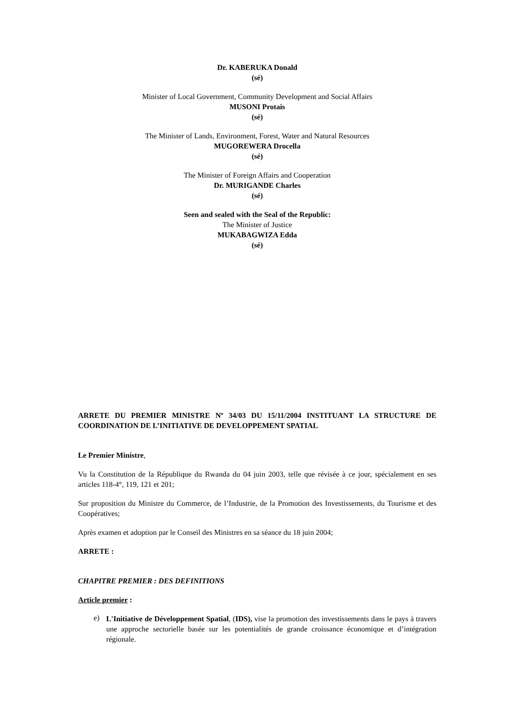Dr. KABERUKA Donald
(sé)
Minister of Local Government, Community Development and Social Affairs
MUSONI Protais
(sé)
The Minister of Lands, Environment, Forest, Water and Natural Resources
MUGOREWERA Drocella
(sé)
The Minister of Foreign Affairs and Cooperation
Dr. MURIGANDE Charles
(sé)
Seen and sealed with the Seal of the Republic:
The Minister of Justice
MUKABAGWIZA Edda
(sé)
ARRETE DU PREMIER MINISTRE Nº 34/03 DU 15/11/2004 INSTITUANT LA STRUCTURE DE COORDINATION DE L’INITIATIVE DE DEVELOPPEMENT SPATIAL
Le Premier Ministre,
Vu la Constitution de la République du Rwanda du 04 juin 2003, telle que révisée à ce jour, spécialement en ses articles 118-4°, 119, 121 et 201;
Sur proposition du Ministre du Commerce, de l’Industrie, de la Promotion des Investissements, du Tourisme et des Coopératives;
Après examen et adoption par le Conseil des Ministres en sa séance du 18 juin 2004;
ARRETE :
CHAPITRE PREMIER : DES DEFINITIONS
Article premier :
e)
L'Initiative de Développement Spatial, (IDS), vise la promotion des investissements dans le pays à travers une approche sectorielle basée sur les potentialités de grande croissance économique et d’intégration régionale.